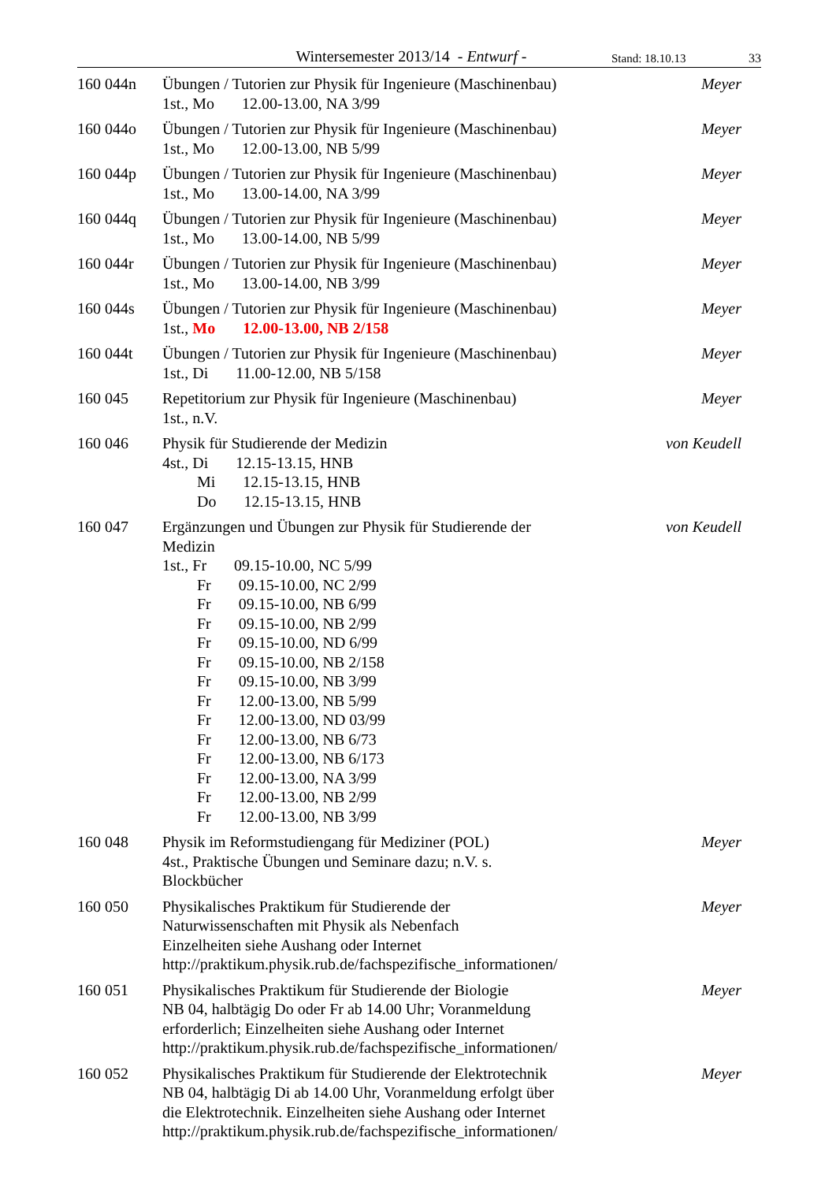Wintersemester 2013/14 - Entwurf -
Stand: 18.10.13
33
160 044n Übungen / Tutorien zur Physik für Ingenieure (Maschinenbau)
1st., Mo 12.00-13.00, NA 3/99
Meyer
160 044o Übungen / Tutorien zur Physik für Ingenieure (Maschinenbau)
1st., Mo 12.00-13.00, NB 5/99
Meyer
160 044p Übungen / Tutorien zur Physik für Ingenieure (Maschinenbau)
1st., Mo 13.00-14.00, NA 3/99
Meyer
160 044q Übungen / Tutorien zur Physik für Ingenieure (Maschinenbau)
1st., Mo 13.00-14.00, NB 5/99
Meyer
160 044r Übungen / Tutorien zur Physik für Ingenieure (Maschinenbau)
1st., Mo 13.00-14.00, NB 3/99
Meyer
160 044s Übungen / Tutorien zur Physik für Ingenieure (Maschinenbau)
1st., Mo 12.00-13.00, NB 2/158
Meyer
160 044t Übungen / Tutorien zur Physik für Ingenieure (Maschinenbau)
1st., Di 11.00-12.00, NB 5/158
Meyer
160 045 Repetitorium zur Physik für Ingenieure (Maschinenbau)
1st., n.V.
Meyer
160 046 Physik für Studierende der Medizin
4st., Di 12.15-13.15, HNB
Mi 12.15-13.15, HNB
Do 12.15-13.15, HNB
von Keudell
160 047 Ergänzungen und Übungen zur Physik für Studierende der
Medizin
1st., Fr 09.15-10.00, NC 5/99
Fr 09.15-10.00, NC 2/99
Fr 09.15-10.00, NB 6/99
Fr 09.15-10.00, NB 2/99
Fr 09.15-10.00, ND 6/99
Fr 09.15-10.00, NB 2/158
Fr 09.15-10.00, NB 3/99
Fr 12.00-13.00, NB 5/99
Fr 12.00-13.00, ND 03/99
Fr 12.00-13.00, NB 6/73
Fr 12.00-13.00, NB 6/173
Fr 12.00-13.00, NA 3/99
Fr 12.00-13.00, NB 2/99
Fr 12.00-13.00, NB 3/99
von Keudell
160 048 Physik im Reformstudiengang für Mediziner (POL)
4st., Praktische Übungen und Seminare dazu; n.V. s.
Blockbücher
Meyer
160 050 Physikalisches Praktikum für Studierende der
Naturwissenschaften mit Physik als Nebenfach
Einzelheiten siehe Aushang oder Internet
http://praktikum.physik.rub.de/fachspezifische_informationen/
Meyer
160 051 Physikalisches Praktikum für Studierende der Biologie
NB 04, halbtägig Do oder Fr ab 14.00 Uhr; Voranmeldung
erforderlich; Einzelheiten siehe Aushang oder Internet
http://praktikum.physik.rub.de/fachspezifische_informationen/
Meyer
160 052 Physikalisches Praktikum für Studierende der Elektrotechnik
NB 04, halbtägig Di ab 14.00 Uhr, Voranmeldung erfolgt über
die Elektrotechnik. Einzelheiten siehe Aushang oder Internet
http://praktikum.physik.rub.de/fachspezifische_informationen/
Meyer